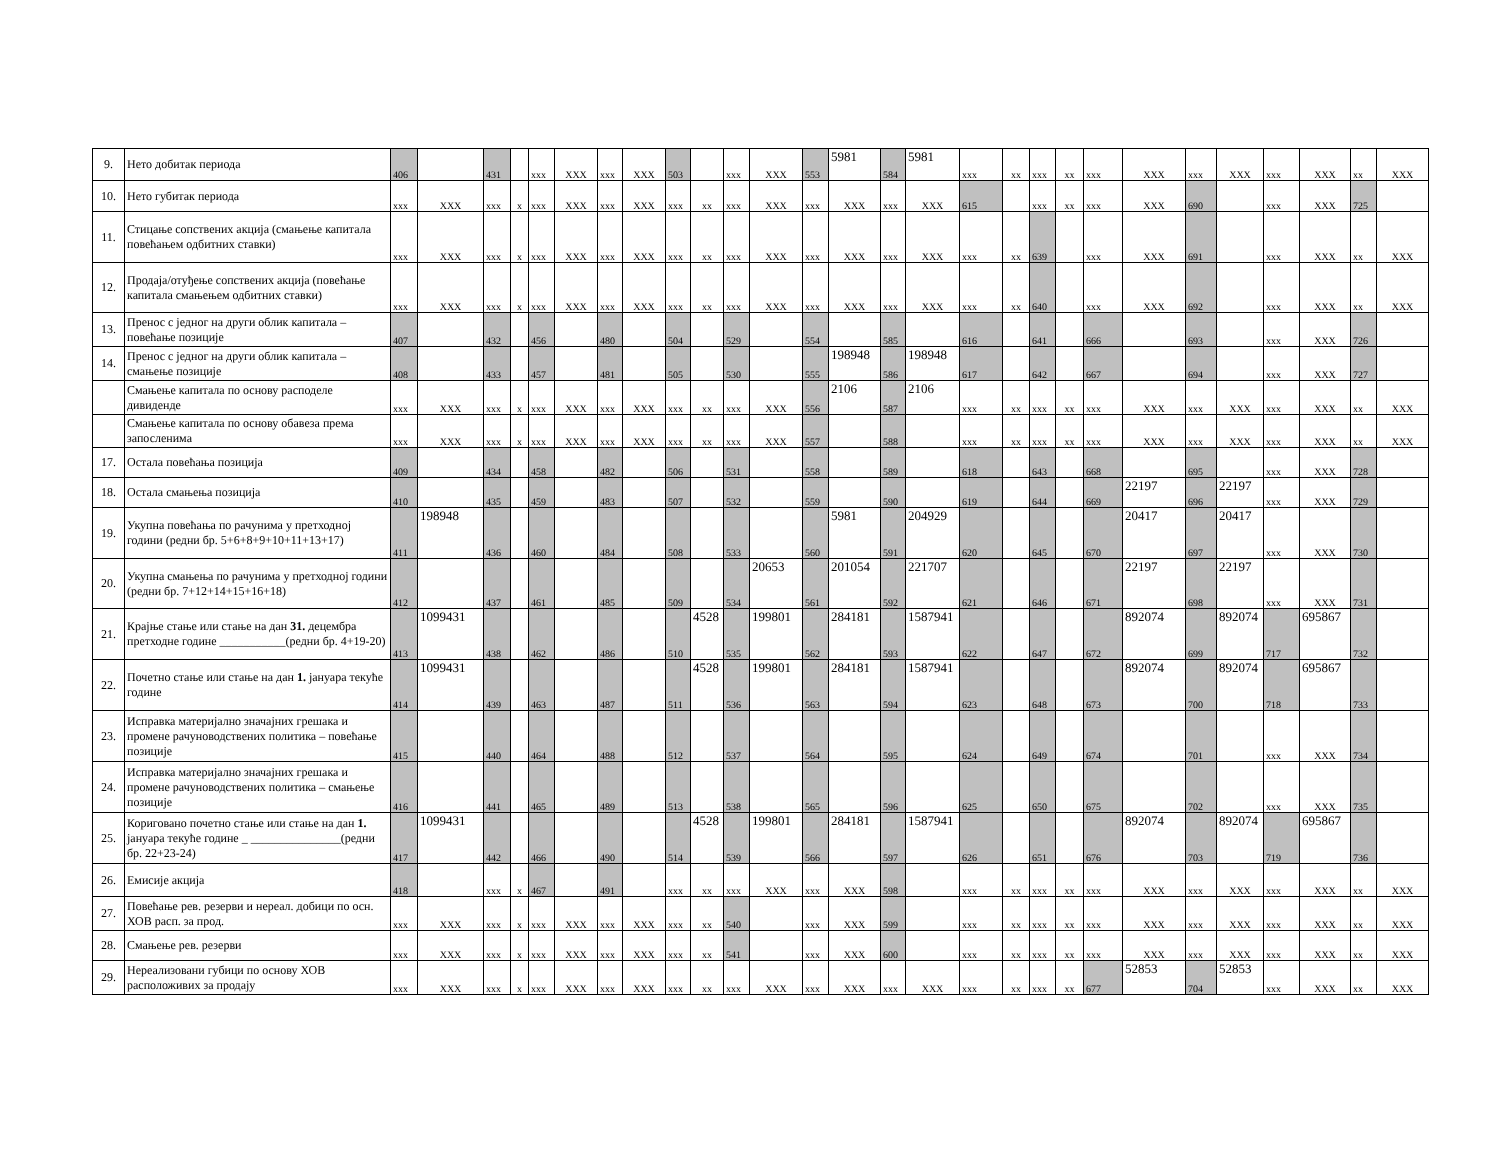| 9. | Нето добитак периода | 406 | | 431 | | xxx | XXX | xxx | XXX | 503 | | xxx | XXX | 553 | 5981 | 584 | 5981 | xxx | xx | xxx | xx | xxx | XXX | xxx | XXX | xxx | XXX | xx | XXX |
| 10. | Нето губитак периода | xxx | XXX | xxx | x | xxx | XXX | xxx | XXX | xxx | xx | xxx | XXX | xxx | XXX | xxx | XXX | 615 | | xxx | xx | xxx | XXX | 690 | | xxx | XXX | 725 | |
| 11. | Стицање сопствених акција (смањење капитала повећањем одбитних ставки) | xxx | XXX | xxx | x | xxx | XXX | xxx | XXX | xxx | xx | xxx | XXX | xxx | XXX | xxx | XXX | xxx | xx | 639 | | xxx | XXX | 691 | | xxx | XXX | xx | XXX |
| 12. | Продаја/отуђење сопствених акција (повећање капитала смањењем одбитних ставки) | xxx | XXX | xxx | x | xxx | XXX | xxx | XXX | xxx | xx | xxx | XXX | xxx | XXX | xxx | XXX | xxx | xx | 640 | | xxx | XXX | 692 | | xxx | XXX | xx | XXX |
| 13. | Пренос с једног на други облик капитала – повећање позиције | 407 | | 432 | | 456 | | 480 | | 504 | | 529 | | 554 | | 585 | | 616 | | 641 | | 666 | | 693 | | xxx | XXX | 726 | |
| 14. | Пренос с једног на други облик капитала – смањење позиције | 408 | | 433 | | 457 | | 481 | | 505 | | 530 | | 555 | 198948 | 586 | 198948 | 617 | | 642 | | 667 | | 694 | | xxx | XXX | 727 | |
| | Смањење капитала по основу расподеле дивиденде | xxx | XXX | xxx | x | xxx | XXX | xxx | XXX | xxx | xx | xxx | XXX | 556 | 2106 | 587 | 2106 | xxx | xx | xxx | xx | xxx | XXX | xxx | XXX | xxx | XXX | xx | XXX |
| | Смањење капитала по основу обавеза према запосленима | xxx | XXX | xxx | x | xxx | XXX | xxx | XXX | xxx | xx | xxx | XXX | 557 | | 588 | | xxx | xx | xxx | xx | xxx | XXX | xxx | XXX | xxx | XXX | xx | XXX |
| 17. | Остала повећања позиција | 409 | | 434 | | 458 | | 482 | | 506 | | 531 | | 558 | | 589 | | 618 | | 643 | | 668 | | 695 | | xxx | XXX | 728 | |
| 18. | Остала смањења позиција | 410 | | 435 | | 459 | | 483 | | 507 | | 532 | | 559 | | 590 | | 619 | | 644 | | 669 | 22197 | 696 | 22197 | xxx | XXX | 729 | |
| 19. | Укупна повећања по рачунима у претходној години (редни бр. 5+6+8+9+10+11+13+17) | 411 | 198948 | 436 | | 460 | | 484 | | 508 | | 533 | | 560 | 5981 | 591 | 204929 | 620 | | 645 | | 670 | 20417 | 697 | 20417 | xxx | XXX | 730 | |
| 20. | Укупна смањења по рачунима у претходној години (редни бр. 7+12+14+15+16+18) | 412 | | 437 | | 461 | | 485 | | 509 | | 534 | 20653 | 561 | 201054 | 592 | 221707 | 621 | | 646 | | 671 | 22197 | 698 | 22197 | xxx | XXX | 731 | |
| 21. | Крајње стање или стање на дан 31. децембра претходне године ___________(редни бр. 4+19-20) | 413 | 1099431 | 438 | | 462 | | 486 | | 510 | 4528 | 535 | 199801 | 562 | 284181 | 593 | 1587941 | 622 | | 647 | | 672 | 892074 | 699 | 892074 | 717 | 695867 | 732 | |
| 22. | Почетно стање или стање на дан 1. јануара текуће године | 414 | 1099431 | 439 | | 463 | | 487 | | 511 | 4528 | 536 | 199801 | 563 | 284181 | 594 | 1587941 | 623 | | 648 | | 673 | 892074 | 700 | 892074 | 718 | 695867 | 733 | |
| 23. | Исправка материјално значајних грешака и промене рачуноводствених политика – повећање позиције | 415 | | 440 | | 464 | | 488 | | 512 | | 537 | | 564 | | 595 | | 624 | | 649 | | 674 | | 701 | | xxx | XXX | 734 | |
| 24. | Исправка материјално значајних грешака и промене рачуноводствених политика – смањење позиције | 416 | | 441 | | 465 | | 489 | | 513 | | 538 | | 565 | | 596 | | 625 | | 650 | | 675 | | 702 | | xxx | XXX | 735 | |
| 25. | Кориговано почетно стање или стање на дан 1. јануара текуће године _ _______________(редни бр. 22+23-24) | 417 | 1099431 | 442 | | 466 | | 490 | | 514 | 4528 | 539 | 199801 | 566 | 284181 | 597 | 1587941 | 626 | | 651 | | 676 | 892074 | 703 | 892074 | 719 | 695867 | 736 | |
| 26. | Емисије акција | 418 | | xxx | x | 467 | | 491 | | xxx | xx | xxx | XXX | xxx | XXX | 598 | | xxx | xx | xxx | xx | xxx | XXX | xxx | XXX | xxx | XXX | xx | XXX |
| 27. | Повећање рев. резерви и нереал. добици по осн. ХОВ расп. за прод. | xxx | XXX | xxx | x | xxx | XXX | xxx | XXX | xxx | xx | 540 | | xxx | XXX | 599 | | xxx | xx | xxx | xx | xxx | XXX | xxx | XXX | xxx | XXX | xx | XXX |
| 28. | Смањење рев. резерви | xxx | XXX | xxx | x | xxx | XXX | xxx | XXX | xxx | xx | 541 | | xxx | XXX | 600 | | xxx | xx | xxx | xx | xxx | XXX | xxx | XXX | xxx | XXX | xx | XXX |
| 29. | Нереализовани губици по основу ХОВ расположивих за продају | xxx | XXX | xxx | x | xxx | XXX | xxx | XXX | xxx | xx | xxx | XXX | xxx | XXX | xxx | XXX | xxx | xx | xxx | xx | 677 | 52853 | 704 | 52853 | xxx | XXX | xx | XXX |